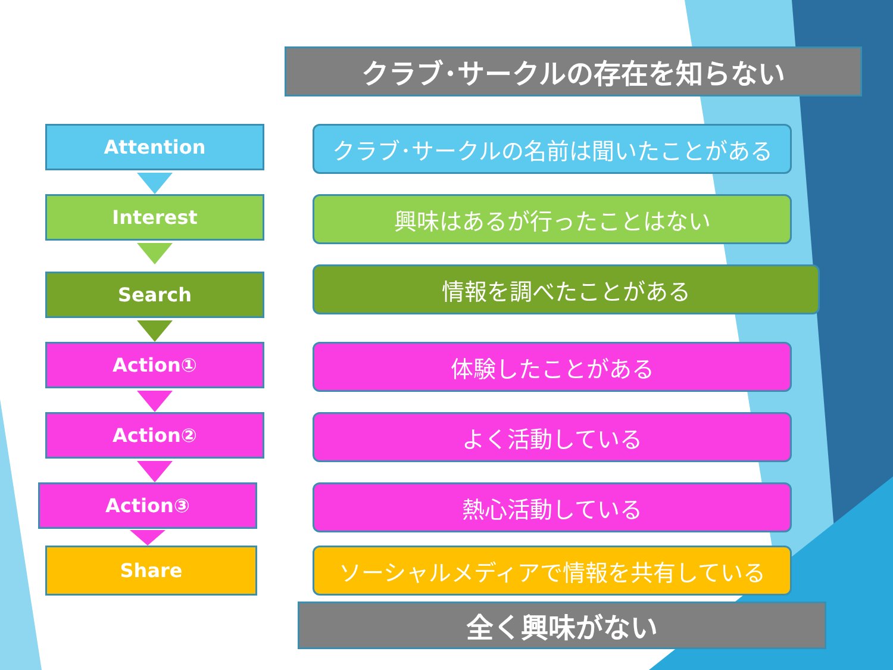クラブ･サークルの存在を知らない
Attention クラブ･サークルの名前は聞いたことがある
Interest 興味はあるが行ったことはない
Search 情報を調べたことがある
Action① 体験したことがある
Action② よく活動している
Action③ 熱心活動している
Share ソーシャルメディアで情報を共有している
全く興味がない